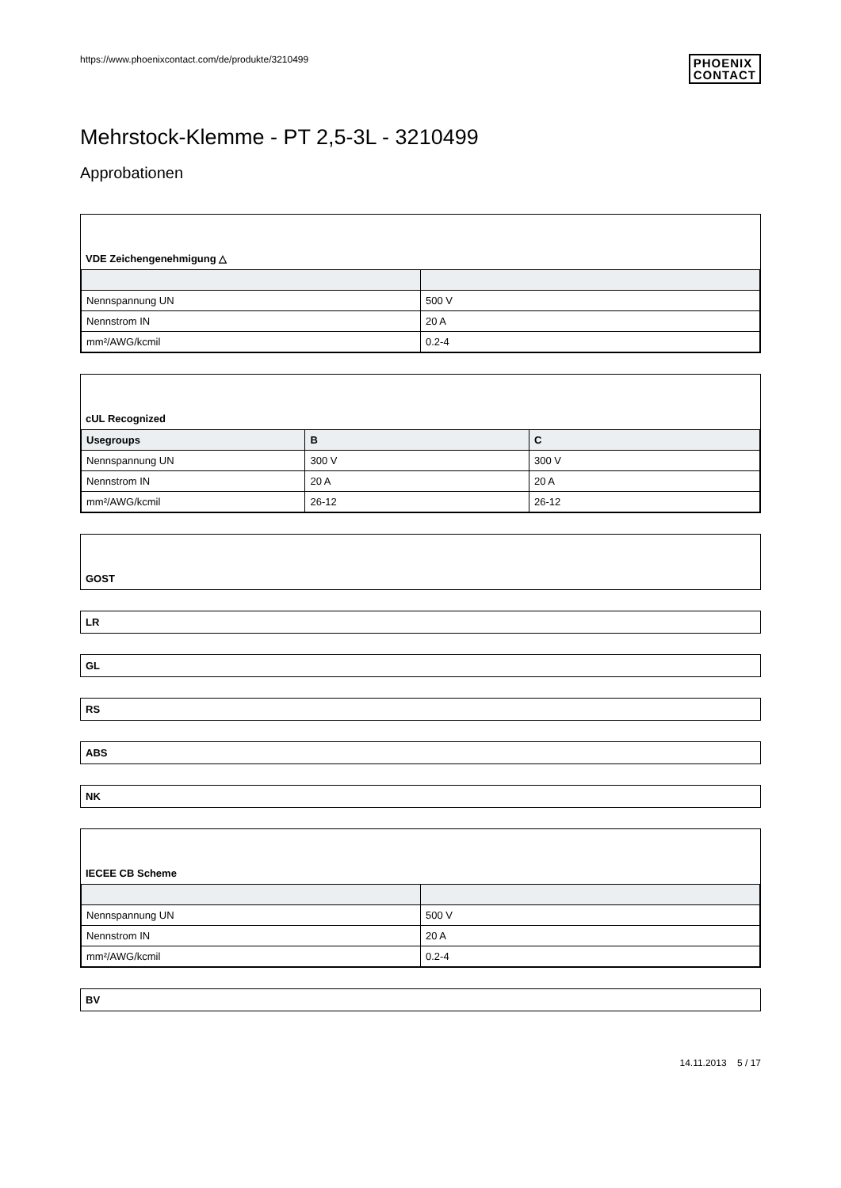https://www.phoenixcontact.com/de/produkte/3210499
PHOENIX
CONTACT
Mehrstock-Klemme - PT 2,5-3L - 3210499
Approbationen
VDE Zeichengenehmigung △
| Nennspannung UN | 500 V |
| Nennstrom IN | 20 A |
| mm²/AWG/kcmil | 0.2-4 |
cUL Recognized
| Usegroups | B | C |
| --- | --- | --- |
| Nennspannung UN | 300 V | 300 V |
| Nennstrom IN | 20 A | 20 A |
| mm²/AWG/kcmil | 26-12 | 26-12 |
GOST
LR
GL
RS
ABS
NK
IECEE CB Scheme
| Nennspannung UN | 500 V |
| Nennstrom IN | 20 A |
| mm²/AWG/kcmil | 0.2-4 |
BV
14.11.2013 5 / 17